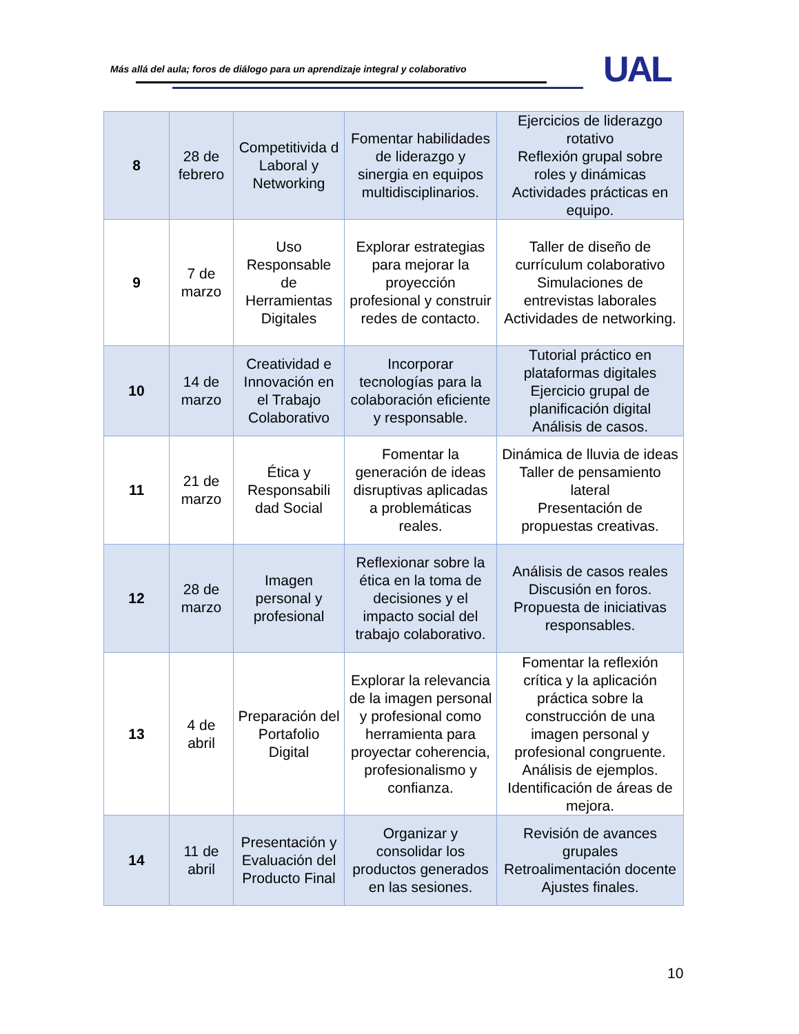Más allá del aula; foros de diálogo para un aprendizaje integral y colaborativo
UAL
| 8 | 28 de febrero | Competitivida d Laboral y Networking | Fomentar habilidades de liderazgo y sinergia en equipos multidisciplinarios. | Ejercicios de liderazgo rotativo Reflexión grupal sobre roles y dinámicas Actividades prácticas en equipo. |
| 9 | 7 de marzo | Uso Responsable de Herramientas Digitales | Explorar estrategias para mejorar la proyección profesional y construir redes de contacto. | Taller de diseño de currículum colaborativo Simulaciones de entrevistas laborales Actividades de networking. |
| 10 | 14 de marzo | Creatividad e Innovación en el Trabajo Colaborativo | Incorporar tecnologías para la colaboración eficiente y responsable. | Tutorial práctico en plataformas digitales Ejercicio grupal de planificación digital Análisis de casos. |
| 11 | 21 de marzo | Ética y Responsabili dad Social | Fomentar la generación de ideas disruptivas aplicadas a problemáticas reales. | Dinámica de lluvia de ideas Taller de pensamiento lateral Presentación de propuestas creativas. |
| 12 | 28 de marzo | Imagen personal y profesional | Reflexionar sobre la ética en la toma de decisiones y el impacto social del trabajo colaborativo. | Análisis de casos reales Discusión en foros. Propuesta de iniciativas responsables. |
| 13 | 4 de abril | Preparación del Portafolio Digital | Explorar la relevancia de la imagen personal y profesional como herramienta para proyectar coherencia, profesionalismo y confianza. | Fomentar la reflexión crítica y la aplicación práctica sobre la construcción de una imagen personal y profesional congruente. Análisis de ejemplos. Identificación de áreas de mejora. |
| 14 | 11 de abril | Presentación y Evaluación del Producto Final | Organizar y consolidar los productos generados en las sesiones. | Revisión de avances grupales Retroalimentación docente Ajustes finales. |
10